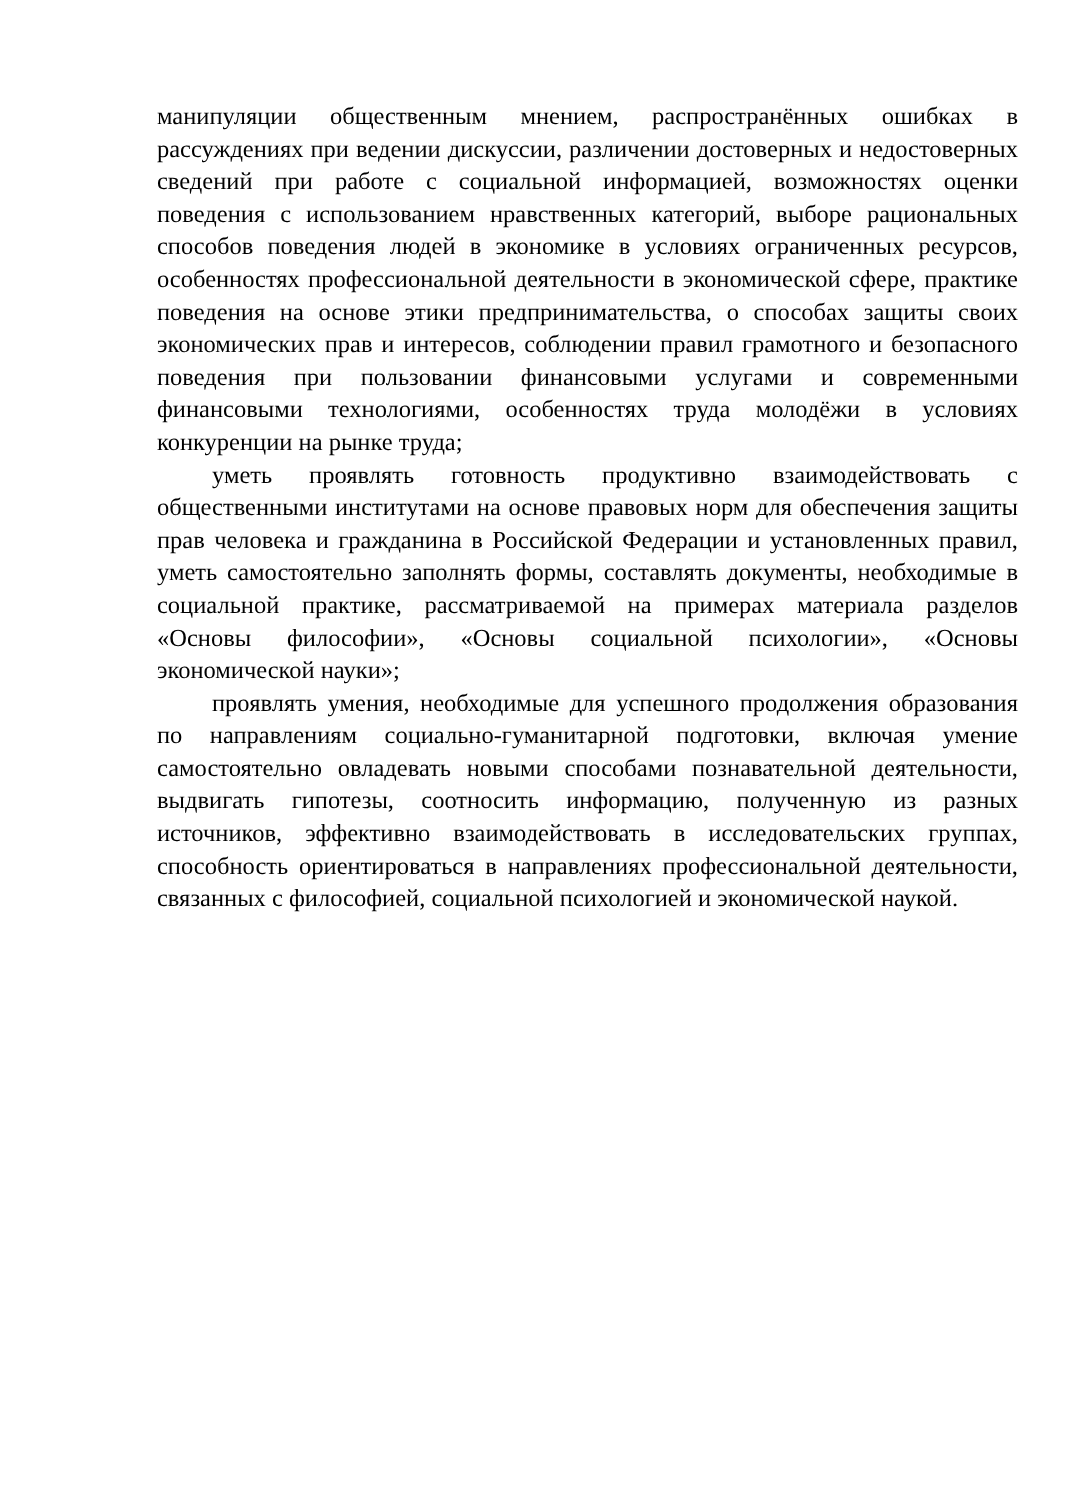манипуляции общественным мнением, распространённых ошибках в рассуждениях при ведении дискуссии, различении достоверных и недостоверных сведений при работе с социальной информацией, возможностях оценки поведения с использованием нравственных категорий, выборе рациональных способов поведения людей в экономике в условиях ограниченных ресурсов, особенностях профессиональной деятельности в экономической сфере, практике поведения на основе этики предпринимательства, о способах защиты своих экономических прав и интересов, соблюдении правил грамотного и безопасного поведения при пользовании финансовыми услугами и современными финансовыми технологиями, особенностях труда молодёжи в условиях конкуренции на рынке труда;
уметь проявлять готовность продуктивно взаимодействовать с общественными институтами на основе правовых норм для обеспечения защиты прав человека и гражданина в Российской Федерации и установленных правил, уметь самостоятельно заполнять формы, составлять документы, необходимые в социальной практике, рассматриваемой на примерах материала разделов «Основы философии», «Основы социальной психологии», «Основы экономической науки»;
проявлять умения, необходимые для успешного продолжения образования по направлениям социально-гуманитарной подготовки, включая умение самостоятельно овладевать новыми способами познавательной деятельности, выдвигать гипотезы, соотносить информацию, полученную из разных источников, эффективно взаимодействовать в исследовательских группах, способность ориентироваться в направлениях профессиональной деятельности, связанных с философией, социальной психологией и экономической наукой.